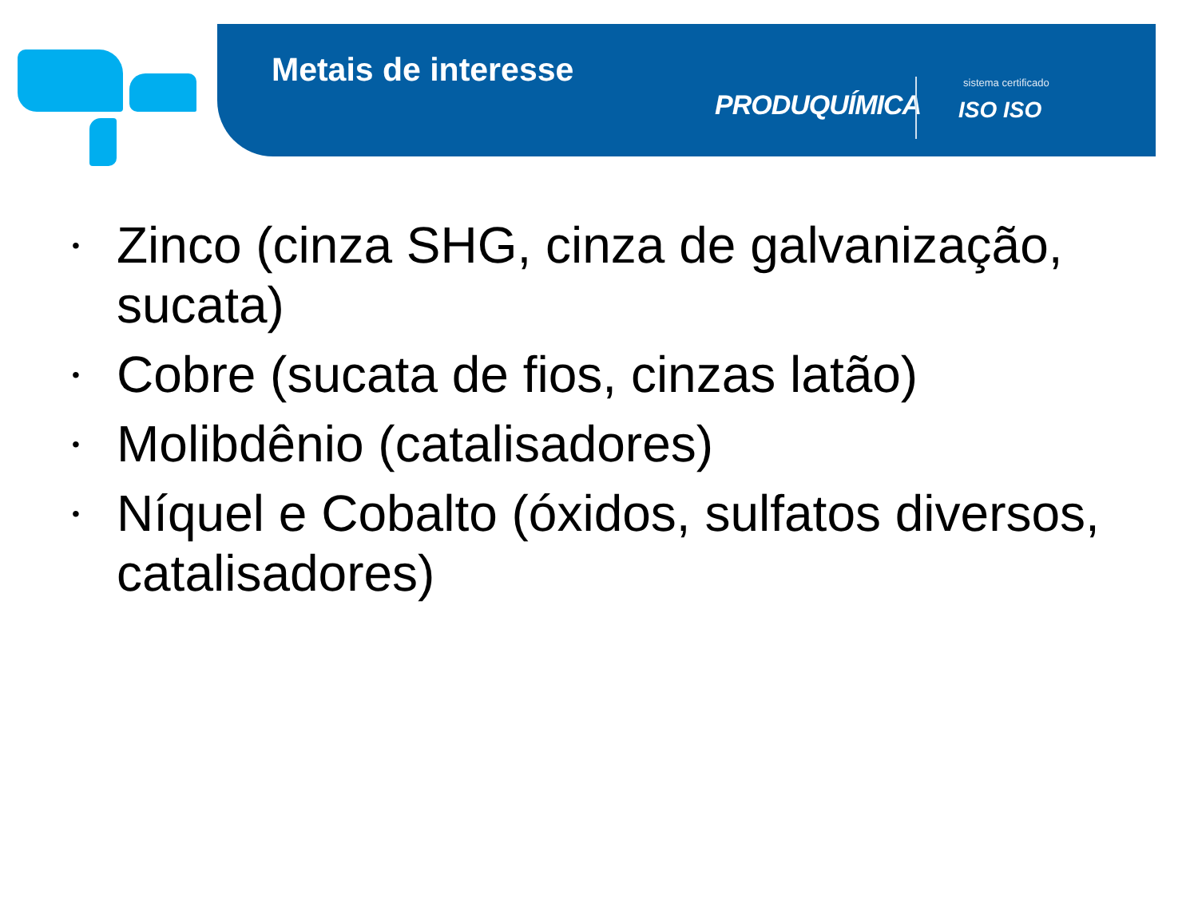Metais de interesse
PRODUQUÍMICA
sistema certificado
ISO ISO
• Zinco (cinza SHG, cinza de galvanização, sucata)
• Cobre (sucata de fios, cinzas latão)
• Molibdênio (catalisadores)
• Níquel e Cobalto (óxidos, sulfatos diversos, catalisadores)